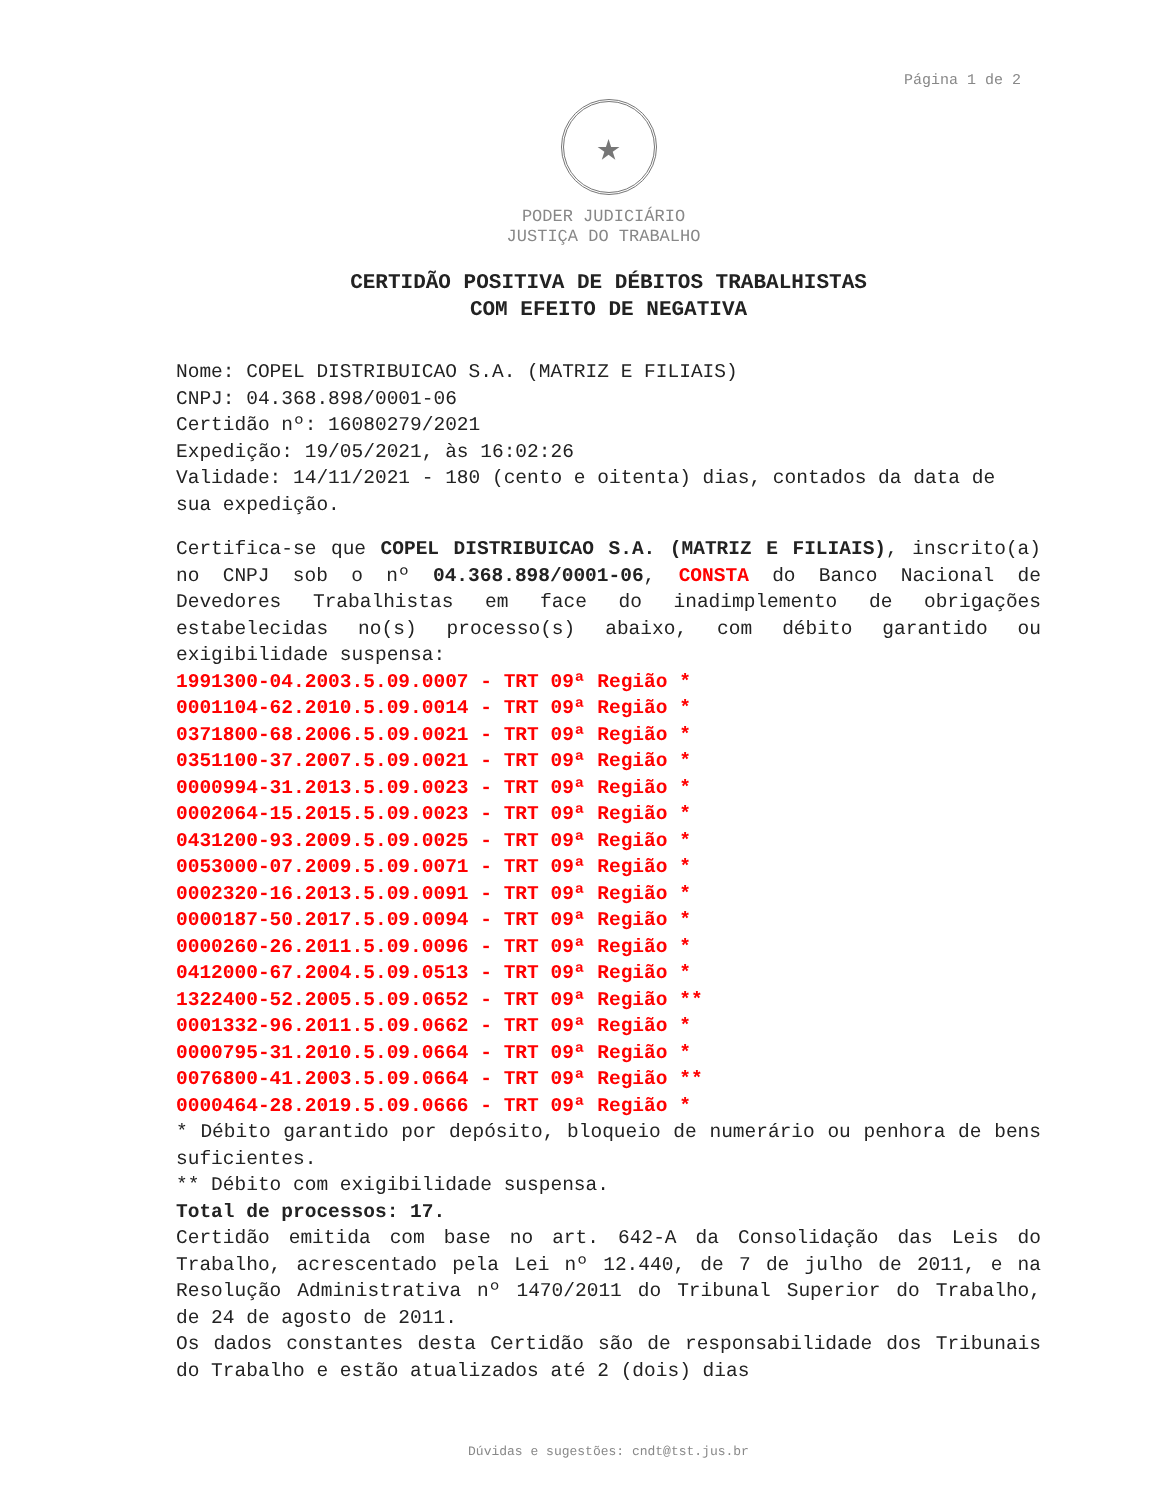Página 1 de 2
★
PODER JUDICIÁRIO
JUSTIÇA DO TRABALHO
CERTIDÃO POSITIVA DE DÉBITOS TRABALHISTAS
COM EFEITO DE NEGATIVA
Nome: COPEL DISTRIBUICAO S.A. (MATRIZ E FILIAIS)
CNPJ: 04.368.898/0001-06
Certidão nº: 16080279/2021
Expedição: 19/05/2021, às 16:02:26
Validade: 14/11/2021 - 180 (cento e oitenta) dias, contados da data de sua expedição.
Certifica-se que COPEL DISTRIBUICAO S.A. (MATRIZ E FILIAIS), inscrito(a) no CNPJ sob o nº 04.368.898/0001-06, CONSTA do Banco Nacional de Devedores Trabalhistas em face do inadimplemento de obrigações estabelecidas no(s) processo(s) abaixo, com débito garantido ou exigibilidade suspensa:
1991300-04.2003.5.09.0007 - TRT 09ª Região *
0001104-62.2010.5.09.0014 - TRT 09ª Região *
0371800-68.2006.5.09.0021 - TRT 09ª Região *
0351100-37.2007.5.09.0021 - TRT 09ª Região *
0000994-31.2013.5.09.0023 - TRT 09ª Região *
0002064-15.2015.5.09.0023 - TRT 09ª Região *
0431200-93.2009.5.09.0025 - TRT 09ª Região *
0053000-07.2009.5.09.0071 - TRT 09ª Região *
0002320-16.2013.5.09.0091 - TRT 09ª Região *
0000187-50.2017.5.09.0094 - TRT 09ª Região *
0000260-26.2011.5.09.0096 - TRT 09ª Região *
0412000-67.2004.5.09.0513 - TRT 09ª Região *
1322400-52.2005.5.09.0652 - TRT 09ª Região **
0001332-96.2011.5.09.0662 - TRT 09ª Região *
0000795-31.2010.5.09.0664 - TRT 09ª Região *
0076800-41.2003.5.09.0664 - TRT 09ª Região **
0000464-28.2019.5.09.0666 - TRT 09ª Região *
* Débito garantido por depósito, bloqueio de numerário ou penhora de bens suficientes.
** Débito com exigibilidade suspensa.
Total de processos: 17.
Certidão emitida com base no art. 642-A da Consolidação das Leis do Trabalho, acrescentado pela Lei nº 12.440, de 7 de julho de 2011, e na Resolução Administrativa nº 1470/2011 do Tribunal Superior do Trabalho, de 24 de agosto de 2011.
Os dados constantes desta Certidão são de responsabilidade dos Tribunais do Trabalho e estão atualizados até 2 (dois) dias
Dúvidas e sugestões: cndt@tst.jus.br